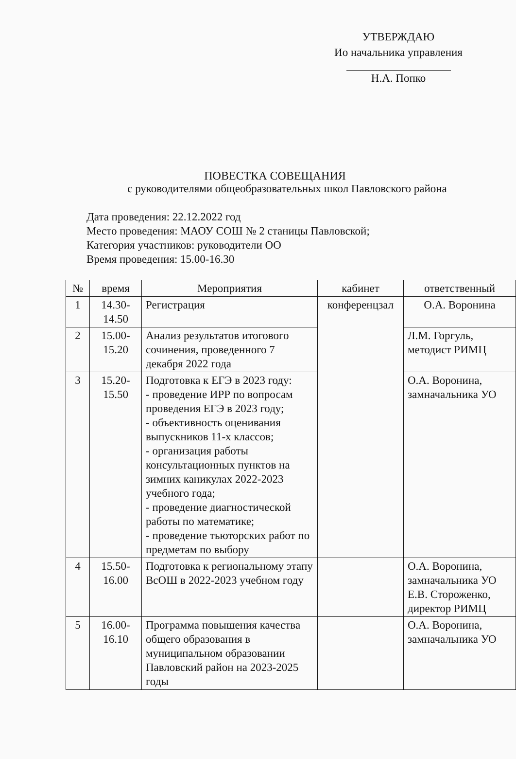УТВЕРЖДАЮ
Ио начальника управления
Н.А. Попко
ПОВЕСТКА СОВЕЩАНИЯ
с руководителями общеобразовательных школ Павловского района
Дата проведения: 22.12.2022 год
Место проведения: МАОУ СОШ № 2 станицы Павловской;
Категория участников: руководители ОО
Время проведения: 15.00-16.30
| № | время | Мероприятия | кабинет | ответственный |
| --- | --- | --- | --- | --- |
| 1 | 14.30- 14.50 | Регистрация | конференцзал | О.А. Воронина |
| 2 | 15.00- 15.20 | Анализ результатов итогового сочинения, проведенного 7 декабря 2022 года | | Л.М. Горгуль, методист РИМЦ |
| 3 | 15.20- 15.50 | Подготовка к ЕГЭ в 2023 году: - проведение ИРР по вопросам проведения ЕГЭ в 2023 году; - объективность оценивания выпускников 11-х классов; - организация работы консультационных пунктов на зимних каникулах 2022-2023 учебного года; - проведение диагностической работы по математике; - проведение тьюторских работ по предметам по выбору | | О.А. Воронина, замначальника УО |
| 4 | 15.50- 16.00 | Подготовка к региональному этапу ВсОШ в 2022-2023 учебном году | | О.А. Воронина, замначальника УО Е.В. Стороженко, директор РИМЦ |
| 5 | 16.00- 16.10 | Программа повышения качества общего образования в муниципальном образовании Павловский район на 2023-2025 годы | | О.А. Воронина, замначальника УО |